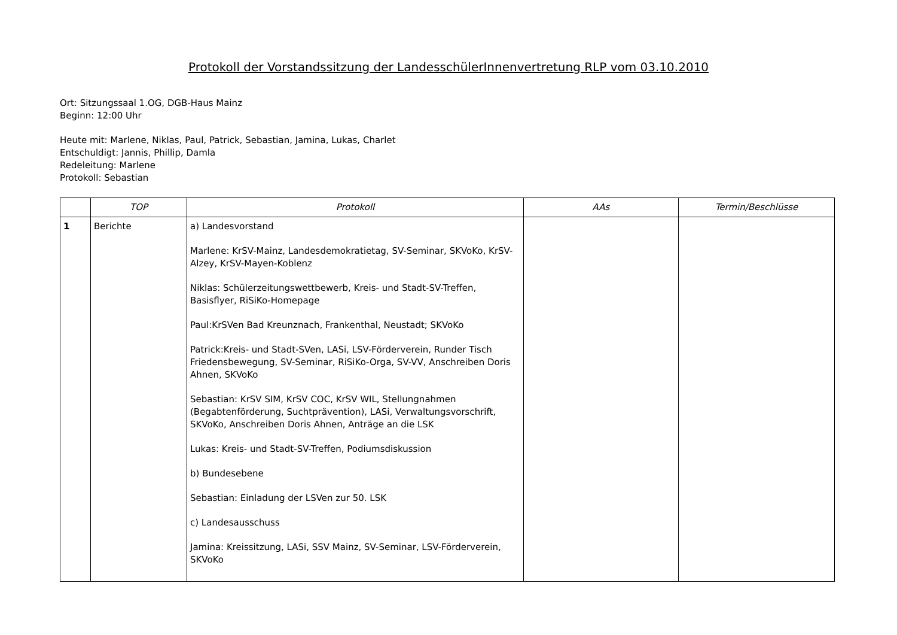Protokoll der Vorstandssitzung der LandesschülerInnenvertretung RLP vom 03.10.2010
Ort: Sitzungssaal 1.OG, DGB-Haus Mainz
Beginn: 12:00 Uhr
Heute mit: Marlene, Niklas, Paul, Patrick, Sebastian, Jamina, Lukas, Charlet
Entschuldigt: Jannis, Phillip, Damla
Redeleitung: Marlene
Protokoll: Sebastian
| | TOP | Protokoll | AAs | Termin/Beschlüsse |
| --- | --- | --- | --- | --- |
| 1 | Berichte | a) Landesvorstand Marlene: KrSV-Mainz, Landesdemokratietag, SV-Seminar, SKVoKo, KrSV-Alzey, KrSV-Mayen-Koblenz Niklas: Schülerzeitungswettbewerb, Kreis- und Stadt-SV-Treffen, Basisflyer, RiSiKo-Homepage Paul:KrSVen Bad Kreunznach, Frankenthal, Neustadt; SKVoKo Patrick:Kreis- und Stadt-SVen, LASi, LSV-Förderverein, Runder Tisch Friedensbewegung, SV-Seminar, RiSiKo-Orga, SV-VV, Anschreiben Doris Ahnen, SKVoKo Sebastian: KrSV SIM, KrSV COC, KrSV WIL, Stellungnahmen (Begabtenförderung, Suchtprävention), LASi, Verwaltungsvorschrift, SKVoKo, Anschreiben Doris Ahnen, Anträge an die LSK Lukas: Kreis- und Stadt-SV-Treffen, Podiumsdiskussion b) Bundesebene Sebastian: Einladung der LSVen zur 50. LSK c) Landesausschuss Jamina: Kreissitzung, LASi, SSV Mainz, SV-Seminar, LSV-Förderverein, SKVoKo | | |